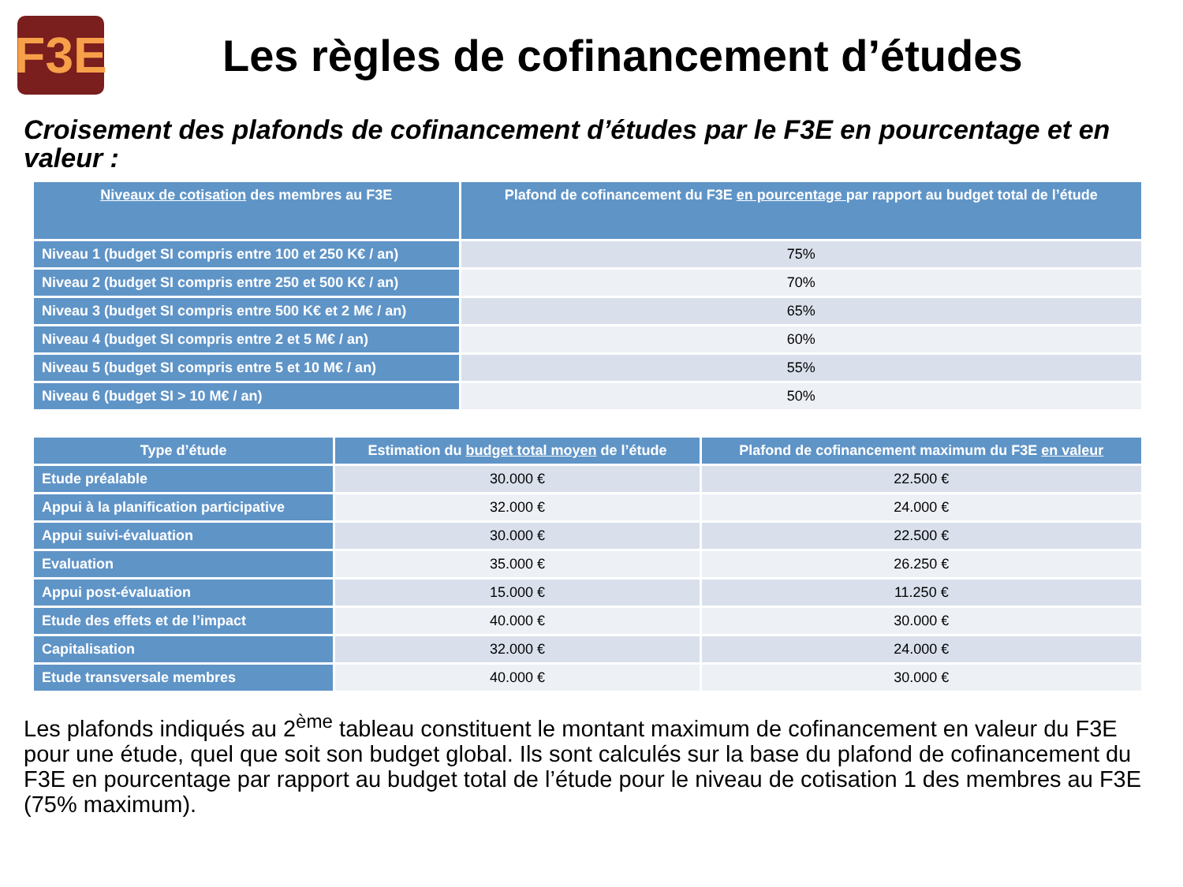F3E
Les règles de cofinancement d’études
Croisement des plafonds de cofinancement d’études par le F3E en pourcentage et en valeur :
| Niveaux de cotisation des membres au F3E | Plafond de cofinancement du F3E en pourcentage par rapport au budget total de l’étude |
| --- | --- |
| Niveau 1 (budget SI compris entre 100 et 250 K€ / an) | 75% |
| Niveau 2 (budget SI compris entre 250 et 500 K€ / an) | 70% |
| Niveau 3 (budget SI compris entre 500 K€ et 2 M€ / an) | 65% |
| Niveau 4 (budget SI compris entre 2 et 5 M€ / an) | 60% |
| Niveau 5 (budget SI compris entre 5 et 10 M€ / an) | 55% |
| Niveau 6 (budget SI > 10 M€ / an) | 50% |
| Type d’étude | Estimation du budget total moyen de l’étude | Plafond de cofinancement maximum du F3E en valeur |
| --- | --- | --- |
| Etude préalable | 30.000 € | 22.500 € |
| Appui à la planification participative | 32.000 € | 24.000 € |
| Appui suivi-évaluation | 30.000 € | 22.500 € |
| Evaluation | 35.000 € | 26.250 € |
| Appui post-évaluation | 15.000 € | 11.250 € |
| Etude des effets et de l’impact | 40.000 € | 30.000 € |
| Capitalisation | 32.000 € | 24.000 € |
| Etude transversale membres | 40.000 € | 30.000 € |
Les plafonds indiqués au 2<sup>ème</sup> tableau constituent le montant maximum de cofinancement en valeur du F3E pour une étude, quel que soit son budget global. Ils sont calculés sur la base du plafond de cofinancement du F3E en pourcentage par rapport au budget total de l’étude pour le niveau de cotisation 1 des membres au F3E (75% maximum).